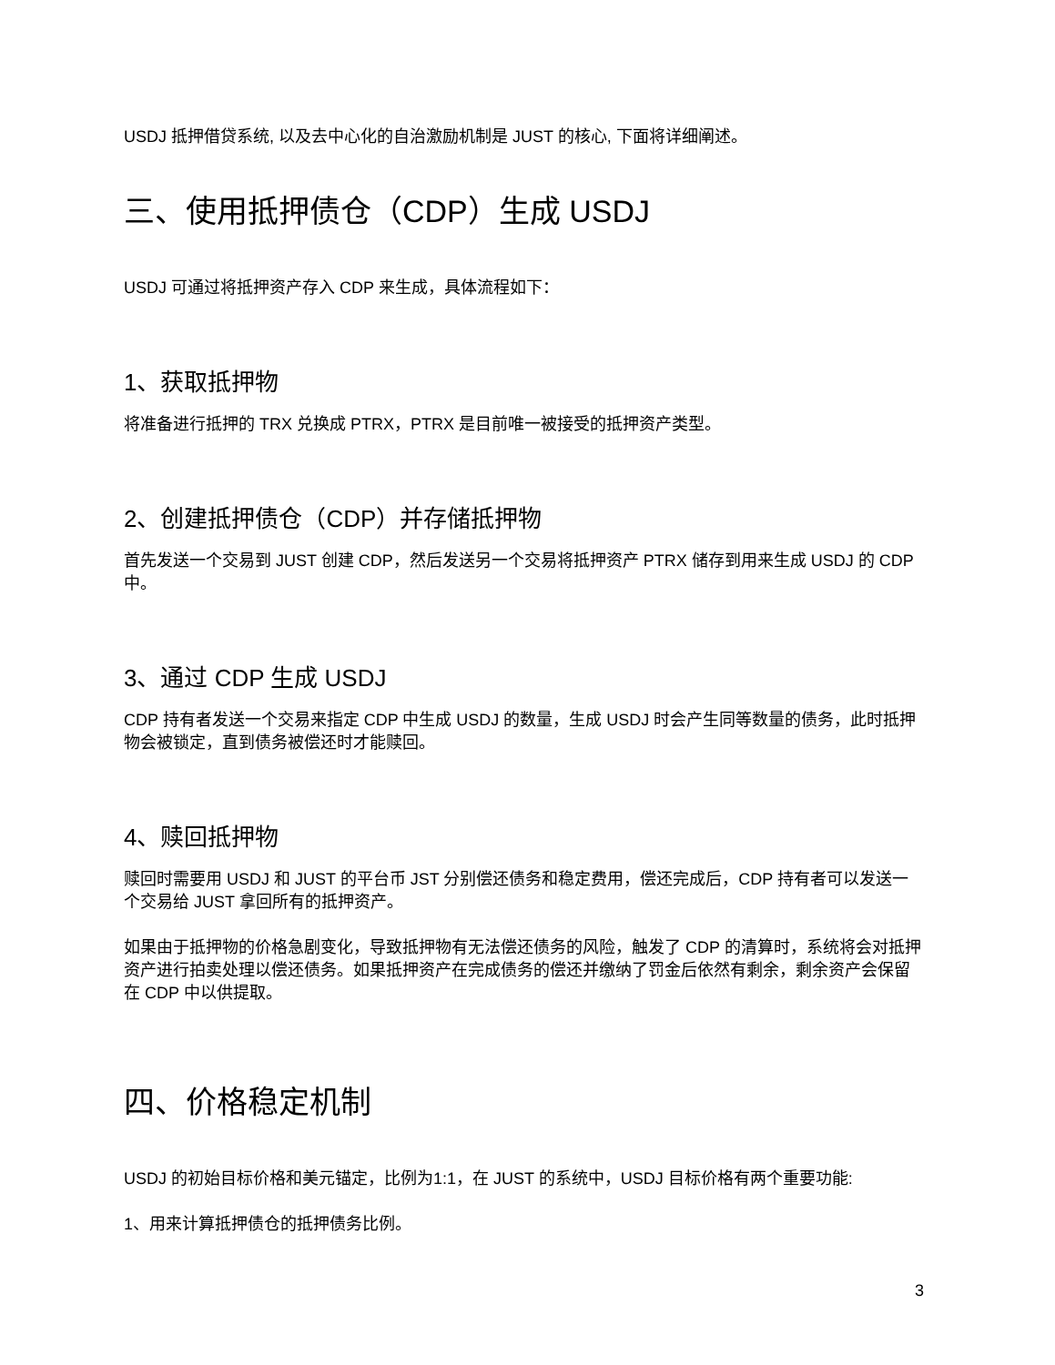USDJ 抵押借贷系统, 以及去中心化的自治激励机制是 JUST 的核心, 下面将详细阐述。
三、使用抵押债仓（CDP）生成 USDJ
USDJ 可通过将抵押资产存入 CDP 来生成，具体流程如下：
1、获取抵押物
将准备进行抵押的 TRX 兑换成 PTRX，PTRX 是目前唯一被接受的抵押资产类型。
2、创建抵押债仓（CDP）并存储抵押物
首先发送一个交易到 JUST 创建 CDP，然后发送另一个交易将抵押资产 PTRX 储存到用来生成 USDJ 的 CDP 中。
3、通过 CDP 生成 USDJ
CDP 持有者发送一个交易来指定 CDP 中生成 USDJ 的数量，生成 USDJ 时会产生同等数量的债务，此时抵押物会被锁定，直到债务被偿还时才能赎回。
4、赎回抵押物
赎回时需要用 USDJ 和 JUST 的平台币 JST 分别偿还债务和稳定费用，偿还完成后，CDP 持有者可以发送一个交易给 JUST 拿回所有的抵押资产。
如果由于抵押物的价格急剧变化，导致抵押物有无法偿还债务的风险，触发了 CDP 的清算时，系统将会对抵押资产进行拍卖处理以偿还债务。如果抵押资产在完成债务的偿还并缴纳了罚金后依然有剩余，剩余资产会保留在 CDP 中以供提取。
四、价格稳定机制
USDJ 的初始目标价格和美元锚定，比例为1:1，在 JUST 的系统中，USDJ 目标价格有两个重要功能:
1、用来计算抵押债仓的抵押债务比例。
3